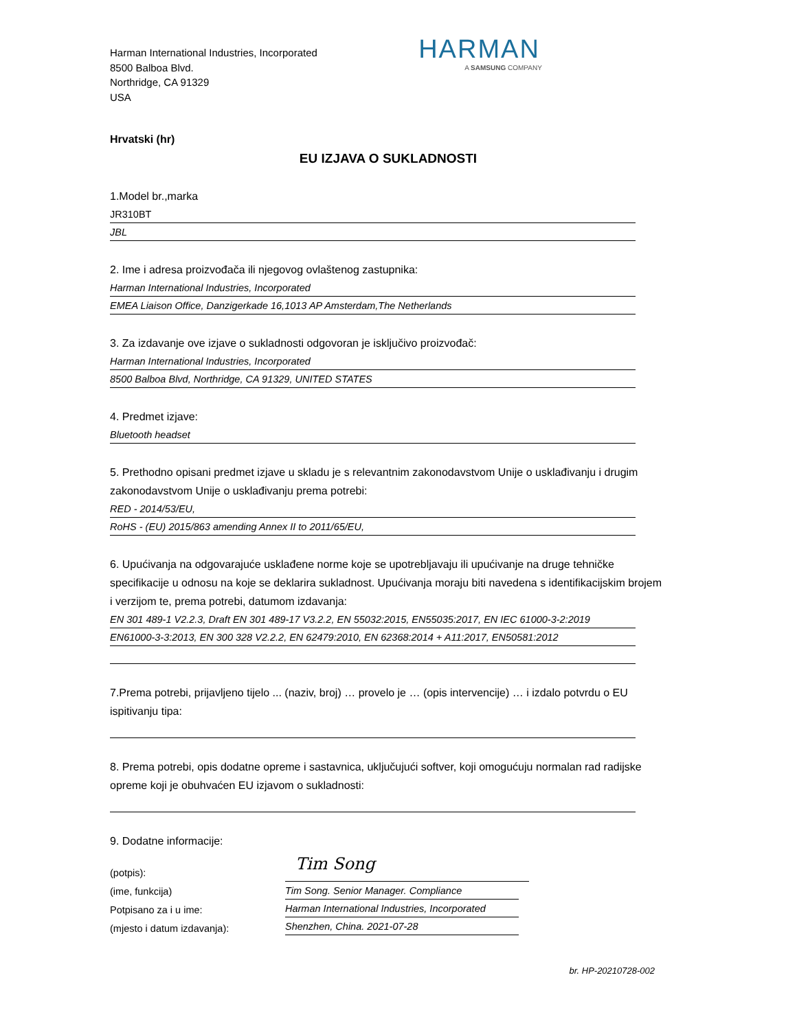Harman International Industries, Incorporated
8500 Balboa Blvd.
Northridge, CA 91329
USA
HARMAN
A SAMSUNG COMPANY
Hrvatski (hr)
EU IZJAVA O SUKLADNOSTI
1.Model br.,marka
JR310BT
JBL
2. Ime i adresa proizvođača ili njegovog ovlaštenog zastupnika:
Harman International Industries, Incorporated
EMEA Liaison Office, Danzigerkade 16,1013 AP Amsterdam,The Netherlands
3. Za izdavanje ove izjave o sukladnosti odgovoran je isključivo proizvođač:
Harman International Industries, Incorporated
8500 Balboa Blvd, Northridge, CA 91329, UNITED STATES
4. Predmet izjave:
Bluetooth headset
5. Prethodno opisani predmet izjave u skladu je s relevantnim zakonodavstvom Unije o usklađivanju i drugim zakonodavstvom Unije o usklađivanju prema potrebi:
RED - 2014/53/EU,
RoHS - (EU) 2015/863 amending Annex II to 2011/65/EU,
6. Upućivanja na odgovarajuće usklađene norme koje se upotrebljavaju ili upućivanje na druge tehničke specifikacije u odnosu na koje se deklarira sukladnost. Upućivanja moraju biti navedena s identifikacijskim brojem i verzijom te, prema potrebi, datumom izdavanja:
EN 301 489-1 V2.2.3, Draft EN 301 489-17 V3.2.2, EN 55032:2015, EN55035:2017, EN IEC 61000-3-2:2019
EN61000-3-3:2013, EN 300 328 V2.2.2, EN 62479:2010, EN 62368:2014 + A11:2017, EN50581:2012
7.Prema potrebi, prijavljeno tijelo ... (naziv, broj) … provelo je … (opis intervencije) … i izdalo potvrdu o EU ispitivanju tipa:
8. Prema potrebi, opis dodatne opreme i sastavnica, uključujući softver, koji omogućuju normalan rad radijske opreme koji je obuhvaćen EU izjavom o sukladnosti:
9. Dodatne informacije:
(potpis):
(ime, funkcija)
Potpisano za i u ime:
(mjesto i datum izdavanja):
Tim Song
Tim Song. Senior Manager. Compliance
Harman International Industries, Incorporated
Shenzhen, China. 2021-07-28
br. HP-20210728-002